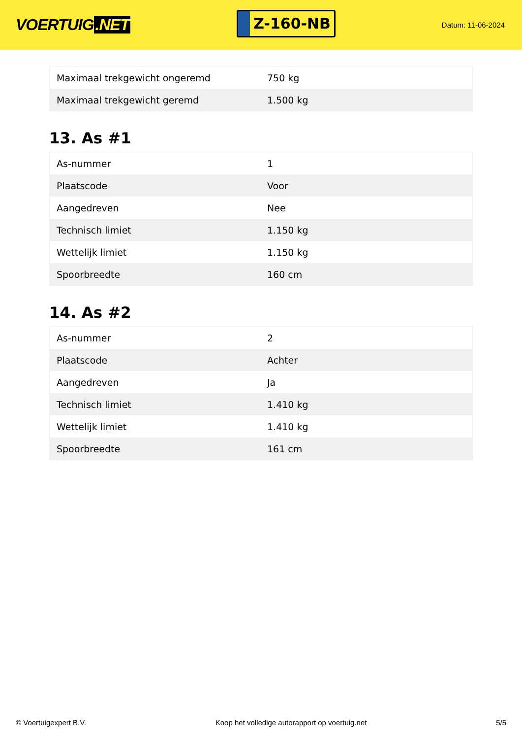VOERTUIG.NET
Z-160-NB
Datum: 11-06-2024
| Maximaal trekgewicht ongeremd | 750 kg |
| Maximaal trekgewicht geremd | 1.500 kg |
13. As #1
| As-nummer | 1 |
| Plaatscode | Voor |
| Aangedreven | Nee |
| Technisch limiet | 1.150 kg |
| Wettelijk limiet | 1.150 kg |
| Spoorbreedte | 160 cm |
14. As #2
| As-nummer | 2 |
| Plaatscode | Achter |
| Aangedreven | Ja |
| Technisch limiet | 1.410 kg |
| Wettelijk limiet | 1.410 kg |
| Spoorbreedte | 161 cm |
© Voertuigexpert B.V. Koop het volledige autorapport op voertuig.net 5/5